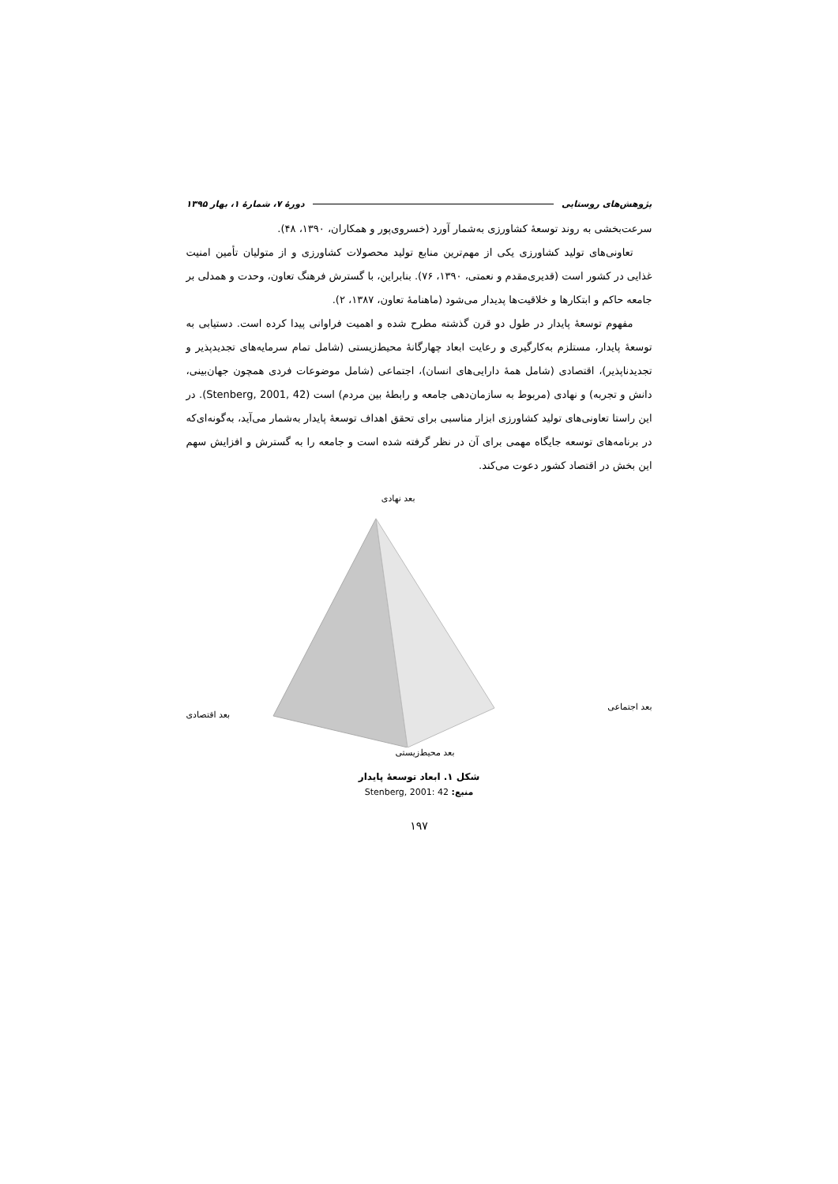پژوهش‌های روستایی دورهٔ ۷، شمارهٔ ۱، بهار ۱۳۹۵
سرعت‌بخشی به روند توسعهٔ کشاورزی به‌شمار آورد (خسروی‌پور و همکاران، ۱۳۹۰، ۴۸).
تعاونی‌های تولید کشاورزی یکی از مهم‌ترین منابع تولید محصولات کشاورزی و از متولیان تأمین امنیت غذایی در کشور است (قدیری‌مقدم و نعمتی، ۱۳۹۰، ۷۶). بنابراین، با گسترش فرهنگ تعاون، وحدت و همدلی بر جامعه حاکم و ابتکارها و خلاقیت‌ها پدیدار می‌شود (ماهنامهٔ تعاون، ۱۳۸۷، ۲).
مفهوم توسعهٔ پایدار در طول دو قرن گذشته مطرح شده و اهمیت فراوانی پیدا کرده است. دستیابی به توسعهٔ پایدار، مستلزم به‌کارگیری و رعایت ابعاد چهارگانهٔ محیط‌زیستی (شامل تمام سرمایه‌های تجدیدپذیر و تجدیدناپذیر)، اقتصادی (شامل همهٔ دارایی‌های انسان)، اجتماعی (شامل موضوعات فردی همچون جهان‌بینی، دانش و تجربه) و نهادی (مربوط به سازمان‌دهی جامعه و رابطهٔ بین مردم) است (Stenberg, 2001, 42). در این راستا تعاونی‌های تولید کشاورزی ابزار مناسبی برای تحقق اهداف توسعهٔ پایدار به‌شمار می‌آید، به‌گونه‌ای‌که در برنامه‌های توسعه جایگاه مهمی برای آن در نظر گرفته شده است و جامعه را به گسترش و افزایش سهم این بخش در اقتصاد کشور دعوت می‌کند.
بعد نهادی
بعد اجتماعی
بعد اقتصادی
بعد محیط‌زیستی
شکل ۱. ابعاد توسعهٔ پایدار
منبع: Stenberg, 2001: 42
۱۹۷